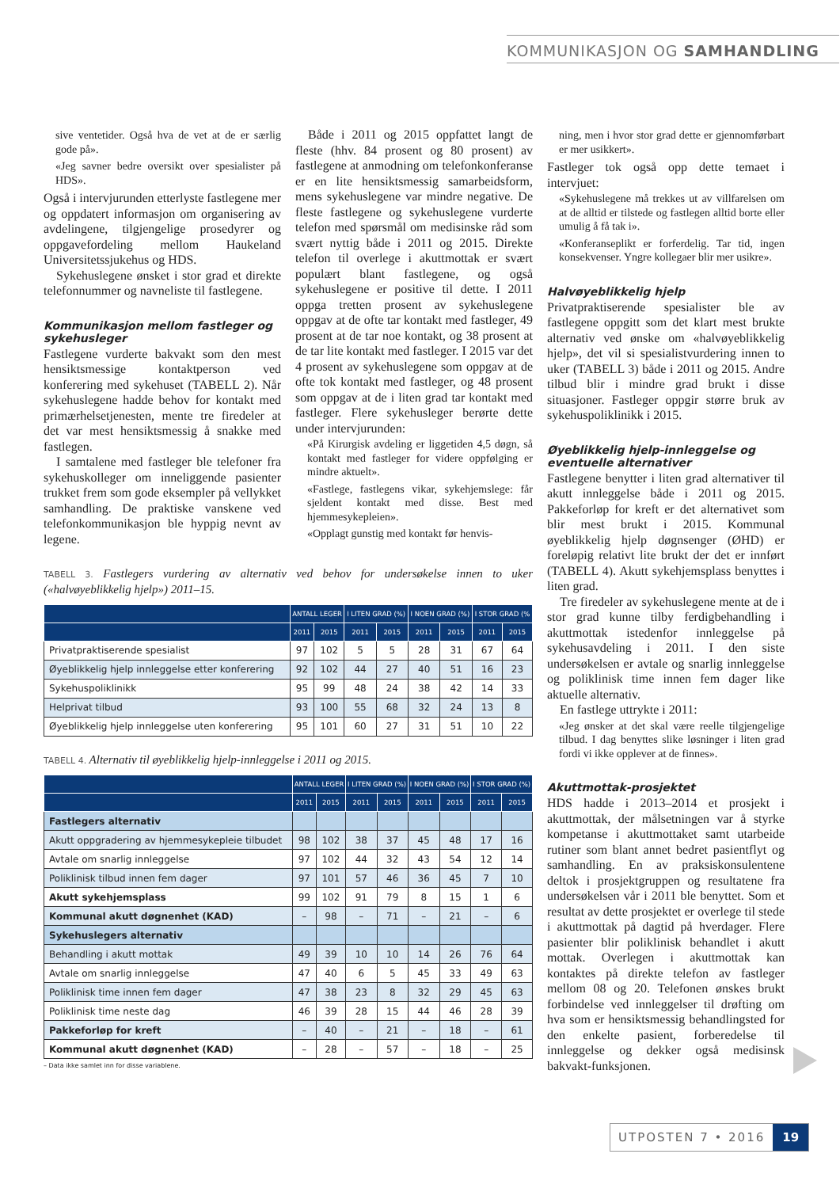KOMMUNIKASJON OG SAMHANDLING
sive ventetider. Også hva de vet at de er særlig gode på».
«Jeg savner bedre oversikt over spesialister på HDS».
Også i intervjurunden etterlyste fastlegene mer og oppdatert informasjon om organisering av avdelingene, tilgjengelige prosedyrer og oppgavefordeling mellom Haukeland Universitetssjukehus og HDS.
Sykehuslegene ønsket i stor grad et direkte telefonnummer og navneliste til fastlegene.
Kommunikasjon mellom fastleger og sykehusleger
Fastlegene vurderte bakvakt som den mest hensiktsmessige kontaktperson ved konferering med sykehuset (TABELL 2). Når sykehuslegene hadde behov for kontakt med primærhelsetjenesten, mente tre firedeler at det var mest hensiktsmessig å snakke med fastlegen.
I samtalene med fastleger ble telefoner fra sykehuskolleger om inneliggende pasienter trukket frem som gode eksempler på vellykket samhandling. De praktiske vanskene ved telefonkommunikasjon ble hyppig nevnt av legene.
Både i 2011 og 2015 oppfattet langt de fleste (hhv. 84 prosent og 80 prosent) av fastlegene at anmodning om telefonkonferanse er en lite hensiktsmessig samarbeidsform, mens sykehuslegene var mindre negative. De fleste fastlegene og sykehuslegene vurderte telefon med spørsmål om medisinske råd som svært nyttig både i 2011 og 2015. Direkte telefon til overlege i akuttmottak er svært populært blant fastlegene, og også sykehuslegene er positive til dette. I 2011 oppga tretten prosent av sykehuslegene oppgav at de ofte tar kontakt med fastleger, 49 prosent at de tar noe kontakt, og 38 prosent at de tar lite kontakt med fastleger. I 2015 var det 4 prosent av sykehuslegene som oppgav at de ofte tok kontakt med fastleger, og 48 prosent som oppgav at de i liten grad tar kontakt med fastleger. Flere sykehusleger berørte dette under intervjurunden:
«På Kirurgisk avdeling er liggetiden 4,5 døgn, så kontakt med fastleger for videre oppfølging er mindre aktuelt».
«Fastlege, fastlegens vikar, sykehjemslege: får sjeldent kontakt med disse. Best med hjemmesykepleien».
«Opplagt gunstig med kontakt før henvis-
ning, men i hvor stor grad dette er gjennomførbart er mer usikkert».
Fastleger tok også opp dette temaet i intervjuet:
«Sykehuslegene må trekkes ut av villfarelsen om at de alltid er tilstede og fastlegen alltid borte eller umulig å få tak i».
«Konferanseplikt er forferdelig. Tar tid, ingen konsekvenser. Yngre kollegaer blir mer usikre».
Halvøyeblikkelig hjelp
Privatpraktiserende spesialister ble av fastlegene oppgitt som det klart mest brukte alternativ ved ønske om «halvøyeblikkelig hjelp», det vil si spesialistvurdering innen to uker (TABELL 3) både i 2011 og 2015. Andre tilbud blir i mindre grad brukt i disse situasjoner. Fastleger oppgir større bruk av sykehuspoliklinikk i 2015.
Øyeblikkelig hjelp-innleggelse og eventuelle alternativer
Fastlegene benytter i liten grad alternativer til akutt innleggelse både i 2011 og 2015. Pakkeforløp for kreft er det alternativet som blir mest brukt i 2015. Kommunal øyeblikkelig hjelp døgnsenger (ØHD) er foreløpig relativt lite brukt der det er innført (TABELL 4). Akutt sykehjemsplass benyttes i liten grad.
Tre firedeler av sykehuslegene mente at de i stor grad kunne tilby ferdigbehandling i akuttmottak istedenfor innleggelse på sykehusavdeling i 2011. I den siste undersøkelsen er avtale og snarlig innleggelse og poliklinisk time innen fem dager like aktuelle alternativ.
En fastlege uttrykte i 2011:
«Jeg ønsker at det skal være reelle tilgjengelige tilbud. I dag benyttes slike løsninger i liten grad fordi vi ikke opplever at de finnes».
Akuttmottak-prosjektet
HDS hadde i 2013–2014 et prosjekt i akuttmottak, der målsetningen var å styrke kompetanse i akuttmottaket samt utarbeide rutiner som blant annet bedret pasientflyt og samhandling. En av praksiskonsulentene deltok i prosjektgruppen og resultatene fra undersøkelsen vår i 2011 ble benyttet. Som et resultat av dette prosjektet er overlege til stede i akuttmottak på dagtid på hverdager. Flere pasienter blir poliklinisk behandlet i akutt mottak. Overlegen i akuttmottak kan kontaktes på direkte telefon av fastleger mellom 08 og 20. Telefonen ønskes brukt forbindelse ved innleggelser til drøfting om hva som er hensiktsmessig behandlingsted for den enkelte pasient, forberedelse til innleggelse og dekker også medisinsk bakvakt-funksjonen.
TABELL 3. Fastlegers vurdering av alternativ ved behov for undersøkelse innen to uker («halvøyeblikkelig hjelp») 2011–15.
| | ANTALL LEGER | | I LITEN GRAD (%) | | I NOEN GRAD (%) | | I STOR GRAD (% | |
| --- | --- | --- | --- | --- | --- | --- | --- | --- |
| | 2011 | 2015 | 2011 | 2015 | 2011 | 2015 | 2011 | 2015 |
| Privatpraktiserende spesialist | 97 | 102 | 5 | 5 | 28 | 31 | 67 | 64 |
| Øyeblikkelig hjelp innleggelse etter konferering | 92 | 102 | 44 | 27 | 40 | 51 | 16 | 23 |
| Sykehuspoliklinikk | 95 | 99 | 48 | 24 | 38 | 42 | 14 | 33 |
| Helprivat tilbud | 93 | 100 | 55 | 68 | 32 | 24 | 13 | 8 |
| Øyeblikkelig hjelp innleggelse uten konferering | 95 | 101 | 60 | 27 | 31 | 51 | 10 | 22 |
TABELL 4. Alternativ til øyeblikkelig hjelp-innleggelse i 2011 og 2015.
| | ANTALL LEGER | | I LITEN GRAD (%) | | I NOEN GRAD (%) | | I STOR GRAD (%) | |
| --- | --- | --- | --- | --- | --- | --- | --- | --- |
| | 2011 | 2015 | 2011 | 2015 | 2011 | 2015 | 2011 | 2015 |
| Fastlegers alternativ | | | | | | | | |
| Akutt oppgradering av hjemmesykepleie tilbudet | 98 | 102 | 38 | 37 | 45 | 48 | 17 | 16 |
| Avtale om snarlig innleggelse | 97 | 102 | 44 | 32 | 43 | 54 | 12 | 14 |
| Poliklinisk tilbud innen fem dager | 97 | 101 | 57 | 46 | 36 | 45 | 7 | 10 |
| Akutt sykehjemsplass | 99 | 102 | 91 | 79 | 8 | 15 | 1 | 6 |
| Kommunal akutt døgnenhet (KAD) | – | 98 | – | 71 | – | 21 | – | 6 |
| Sykehuslegers alternativ | | | | | | | | |
| Behandling i akutt mottak | 49 | 39 | 10 | 10 | 14 | 26 | 76 | 64 |
| Avtale om snarlig innleggelse | 47 | 40 | 6 | 5 | 45 | 33 | 49 | 63 |
| Poliklinisk time innen fem dager | 47 | 38 | 23 | 8 | 32 | 29 | 45 | 63 |
| Poliklinisk time neste dag | 46 | 39 | 28 | 15 | 44 | 46 | 28 | 39 |
| Pakkeforløp for kreft | – | 40 | – | 21 | – | 18 | – | 61 |
| Kommunal akutt døgnenhet (KAD) | – | 28 | – | 57 | – | 18 | – | 25 |
– Data ikke samlet inn for disse variablene.
UTPOSTEN 7 • 2016 19